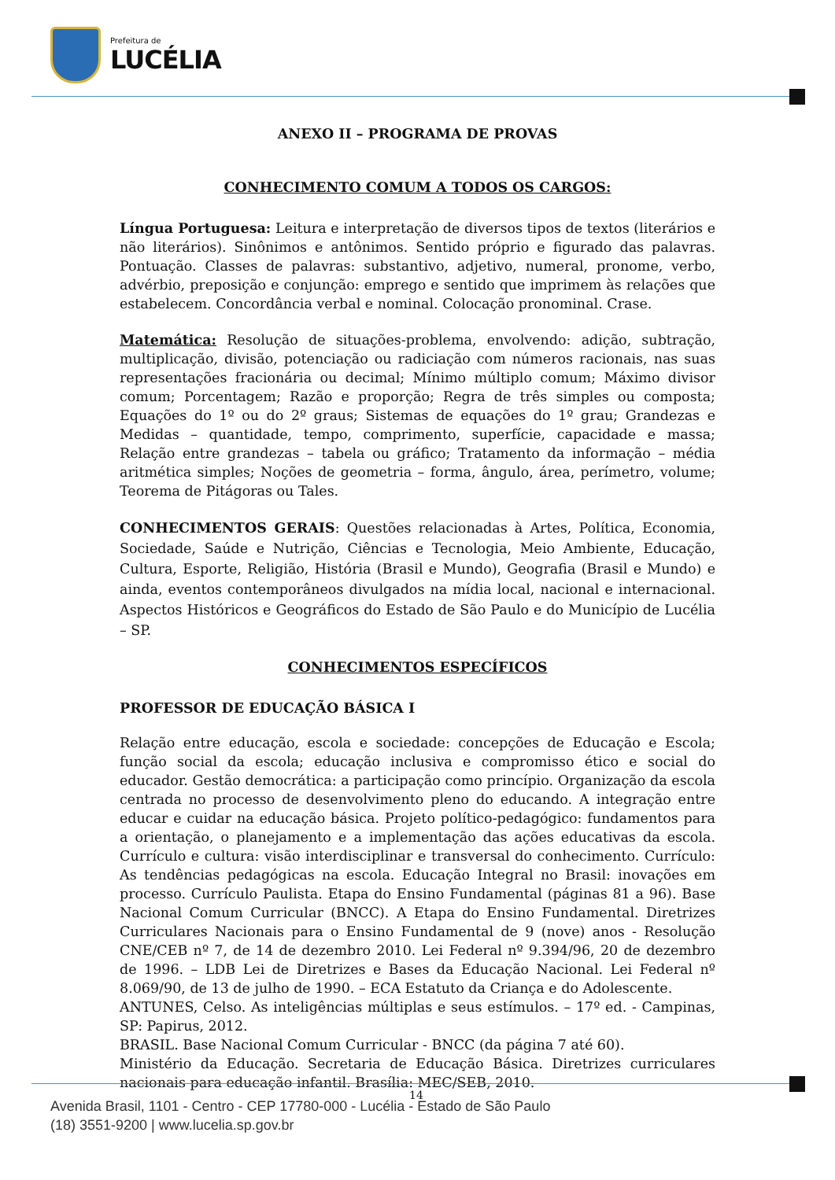Prefeitura de
LUCÉLIA
ANEXO II – PROGRAMA DE PROVAS
CONHECIMENTO COMUM A TODOS OS CARGOS:
Língua Portuguesa: Leitura e interpretação de diversos tipos de textos (literários e não literários). Sinônimos e antônimos. Sentido próprio e figurado das palavras. Pontuação. Classes de palavras: substantivo, adjetivo, numeral, pronome, verbo, advérbio, preposição e conjunção: emprego e sentido que imprimem às relações que estabelecem. Concordância verbal e nominal. Colocação pronominal. Crase.
Matemática: Resolução de situações-problema, envolvendo: adição, subtração, multiplicação, divisão, potenciação ou radiciação com números racionais, nas suas representações fracionária ou decimal; Mínimo múltiplo comum; Máximo divisor comum; Porcentagem; Razão e proporção; Regra de três simples ou composta; Equações do 1º ou do 2º graus; Sistemas de equações do 1º grau; Grandezas e Medidas – quantidade, tempo, comprimento, superfície, capacidade e massa; Relação entre grandezas – tabela ou gráfico; Tratamento da informação – média aritmética simples; Noções de geometria – forma, ângulo, área, perímetro, volume; Teorema de Pitágoras ou Tales.
CONHECIMENTOS GERAIS: Questões relacionadas à Artes, Política, Economia, Sociedade, Saúde e Nutrição, Ciências e Tecnologia, Meio Ambiente, Educação, Cultura, Esporte, Religião, História (Brasil e Mundo), Geografia (Brasil e Mundo) e ainda, eventos contemporâneos divulgados na mídia local, nacional e internacional. Aspectos Históricos e Geográficos do Estado de São Paulo e do Município de Lucélia – SP.
CONHECIMENTOS ESPECÍFICOS
PROFESSOR DE EDUCAÇÃO BÁSICA I
Relação entre educação, escola e sociedade: concepções de Educação e Escola; função social da escola; educação inclusiva e compromisso ético e social do educador. Gestão democrática: a participação como princípio. Organização da escola centrada no processo de desenvolvimento pleno do educando. A integração entre educar e cuidar na educação básica. Projeto político-pedagógico: fundamentos para a orientação, o planejamento e a implementação das ações educativas da escola. Currículo e cultura: visão interdisciplinar e transversal do conhecimento. Currículo: As tendências pedagógicas na escola. Educação Integral no Brasil: inovações em processo. Currículo Paulista. Etapa do Ensino Fundamental (páginas 81 a 96). Base Nacional Comum Curricular (BNCC). A Etapa do Ensino Fundamental. Diretrizes Curriculares Nacionais para o Ensino Fundamental de 9 (nove) anos - Resolução CNE/CEB nº 7, de 14 de dezembro 2010. Lei Federal nº 9.394/96, 20 de dezembro de 1996. – LDB Lei de Diretrizes e Bases da Educação Nacional. Lei Federal nº 8.069/90, de 13 de julho de 1990. – ECA Estatuto da Criança e do Adolescente.
ANTUNES, Celso. As inteligências múltiplas e seus estímulos. – 17º ed. - Campinas, SP: Papirus, 2012.
BRASIL. Base Nacional Comum Curricular - BNCC (da página 7 até 60).
Ministério da Educação. Secretaria de Educação Básica. Diretrizes curriculares nacionais para educação infantil. Brasília: MEC/SEB, 2010.
14
Avenida Brasil, 1101 - Centro - CEP 17780-000 - Lucélia - Estado de São Paulo
(18) 3551-9200 | www.lucelia.sp.gov.br